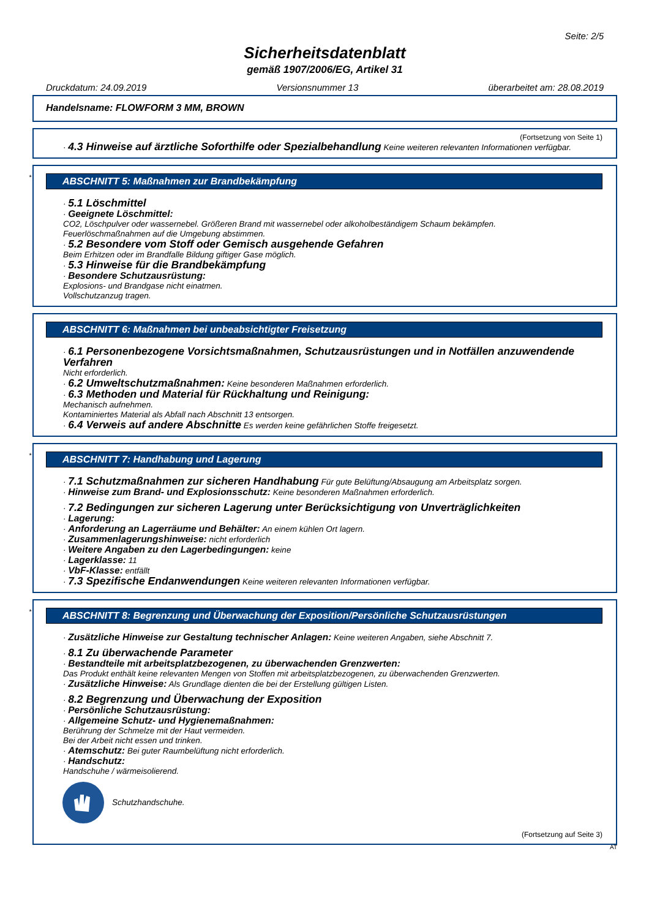Seite: 2/5
Sicherheitsdatenblatt
gemäß 1907/2006/EG, Artikel 31
Druckdatum: 24.09.2019 Versionsnummer 13 überarbeitet am: 28.08.2019
Handelsname: FLOWFORM 3 MM, BROWN
(Fortsetzung von Seite 1)
· 4.3 Hinweise auf ärztliche Soforthilfe oder Spezialbehandlung Keine weiteren relevanten Informationen verfügbar.
*
ABSCHNITT 5: Maßnahmen zur Brandbekämpfung
· 5.1 Löschmittel
· Geeignete Löschmittel:
CO2, Löschpulver oder wassernebel. Größeren Brand mit wassernebel oder alkoholbeständigem Schaum bekämpfen.
Feuerlöschmaßnahmen auf die Umgebung abstimmen.
· 5.2 Besondere vom Stoff oder Gemisch ausgehende Gefahren
Beim Erhitzen oder im Brandfalle Bildung giftiger Gase möglich.
· 5.3 Hinweise für die Brandbekämpfung
· Besondere Schutzausrüstung:
Explosions- und Brandgase nicht einatmen.
Vollschutzanzug tragen.
ABSCHNITT 6: Maßnahmen bei unbeabsichtigter Freisetzung
· 6.1 Personenbezogene Vorsichtsmaßnahmen, Schutzausrüstungen und in Notfällen anzuwendende Verfahren
Nicht erforderlich.
· 6.2 Umweltschutzmaßnahmen: Keine besonderen Maßnahmen erforderlich.
· 6.3 Methoden und Material für Rückhaltung und Reinigung:
Mechanisch aufnehmen.
Kontaminiertes Material als Abfall nach Abschnitt 13 entsorgen.
· 6.4 Verweis auf andere Abschnitte Es werden keine gefährlichen Stoffe freigesetzt.
*
ABSCHNITT 7: Handhabung und Lagerung
· 7.1 Schutzmaßnahmen zur sicheren Handhabung Für gute Belüftung/Absaugung am Arbeitsplatz sorgen.
· Hinweise zum Brand- und Explosionsschutz: Keine besonderen Maßnahmen erforderlich.
· 7.2 Bedingungen zur sicheren Lagerung unter Berücksichtigung von Unverträglichkeiten
· Lagerung:
· Anforderung an Lagerräume und Behälter: An einem kühlen Ort lagern.
· Zusammenlagerungshinweise: nicht erforderlich
· Weitere Angaben zu den Lagerbedingungen: keine
· Lagerklasse: 11
· VbF-Klasse: entfällt
· 7.3 Spezifische Endanwendungen Keine weiteren relevanten Informationen verfügbar.
*
ABSCHNITT 8: Begrenzung und Überwachung der Exposition/Persönliche Schutzausrüstungen
· Zusätzliche Hinweise zur Gestaltung technischer Anlagen: Keine weiteren Angaben, siehe Abschnitt 7.
· 8.1 Zu überwachende Parameter
· Bestandteile mit arbeitsplatzbezogenen, zu überwachenden Grenzwerten:
Das Produkt enthält keine relevanten Mengen von Stoffen mit arbeitsplatzbezogenen, zu überwachenden Grenzwerten.
· Zusätzliche Hinweise: Als Grundlage dienten die bei der Erstellung gültigen Listen.
· 8.2 Begrenzung und Überwachung der Exposition
· Persönliche Schutzausrüstung:
· Allgemeine Schutz- und Hygienemaßnahmen:
Berührung der Schmelze mit der Haut vermeiden.
Bei der Arbeit nicht essen und trinken.
· Atemschutz: Bei guter Raumbelüftung nicht erforderlich.
· Handschutz:
Handschuhe / wärmeisolierend.
Schutzhandschuhe.
(Fortsetzung auf Seite 3)
AT